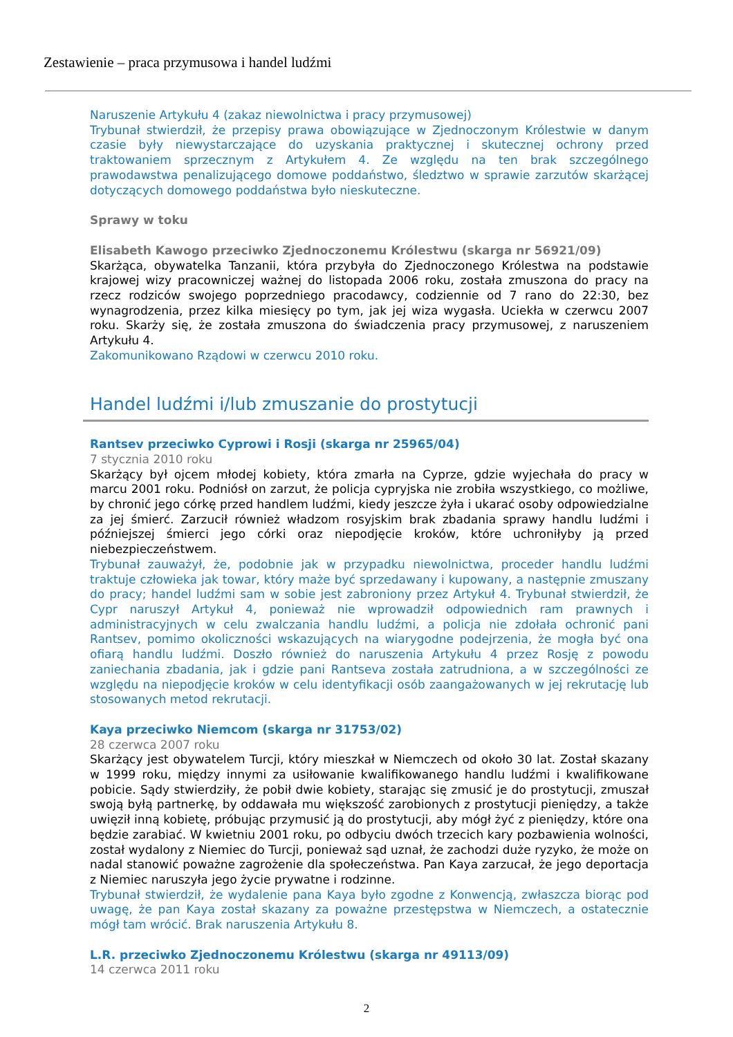Zestawienie – praca przymusowa i handel ludźmi
Naruszenie Artykułu 4 (zakaz niewolnictwa i pracy przymusowej)
Trybunał stwierdził, że przepisy prawa obowiązujące w Zjednoczonym Królestwie w danym czasie były niewystarczające do uzyskania praktycznej i skutecznej ochrony przed traktowaniem sprzecznym z Artykułem 4. Ze względu na ten brak szczególnego prawodawstwa penalizującego domowe poddaństwo, śledztwo w sprawie zarzutów skarżącej dotyczących domowego poddaństwa było nieskuteczne.
Sprawy w toku
Elisabeth Kawogo przeciwko Zjednoczonemu Królestwu (skarga nr 56921/09)
Skarżąca, obywatelka Tanzanii, która przybyła do Zjednoczonego Królestwa na podstawie krajowej wizy pracowniczej ważnej do listopada 2006 roku, została zmuszona do pracy na rzecz rodziców swojego poprzedniego pracodawcy, codziennie od 7 rano do 22:30, bez wynagrodzenia, przez kilka miesięcy po tym, jak jej wiza wygasła. Uciekła w czerwcu 2007 roku. Skarży się, że została zmuszona do świadczenia pracy przymusowej, z naruszeniem Artykułu 4.
Zakomunikowano Rządowi w czerwcu 2010 roku.
Handel ludźmi i/lub zmuszanie do prostytucji
Rantsev przeciwko Cyprowi i Rosji (skarga nr 25965/04)
7 stycznia 2010 roku
Skarżący był ojcem młodej kobiety, która zmarła na Cyprze, gdzie wyjechała do pracy w marcu 2001 roku. Podniósł on zarzut, że policja cypryjska nie zrobiła wszystkiego, co możliwe, by chronić jego córkę przed handlem ludźmi, kiedy jeszcze żyła i ukarać osoby odpowiedzialne za jej śmierć. Zarzucił również władzom rosyjskim brak zbadania sprawy handlu ludźmi i późniejszej śmierci jego córki oraz niepodjęcie kroków, które uchroniłyby ją przed niebezpieczeństwem.
Trybunał zauważył, że, podobnie jak w przypadku niewolnictwa, proceder handlu ludźmi traktuje człowieka jak towar, który maże być sprzedawany i kupowany, a następnie zmuszany do pracy; handel ludźmi sam w sobie jest zabroniony przez Artykuł 4. Trybunał stwierdził, że Cypr naruszył Artykuł 4, ponieważ nie wprowadził odpowiednich ram prawnych i administracyjnych w celu zwalczania handlu ludźmi, a policja nie zdołała ochronić pani Rantsev, pomimo okoliczności wskazujących na wiarygodne podejrzenia, że mogła być ona ofiarą handlu ludźmi. Doszło również do naruszenia Artykułu 4 przez Rosję z powodu zaniechania zbadania, jak i gdzie pani Rantseva została zatrudniona, a w szczególności ze względu na niepodjęcie kroków w celu identyfikacji osób zaangażowanych w jej rekrutację lub stosowanych metod rekrutacji.
Kaya przeciwko Niemcom (skarga nr 31753/02)
28 czerwca 2007 roku
Skarżący jest obywatelem Turcji, który mieszkał w Niemczech od około 30 lat. Został skazany w 1999 roku, między innymi za usiłowanie kwalifikowanego handlu ludźmi i kwalifikowane pobicie. Sądy stwierdziły, że pobił dwie kobiety, starając się zmusić je do prostytucji, zmuszał swoją byłą partnerkę, by oddawała mu większość zarobionych z prostytucji pieniędzy, a także uwięził inną kobietę, próbując przymusić ją do prostytucji, aby mógł żyć z pieniędzy, które ona będzie zarabiać. W kwietniu 2001 roku, po odbyciu dwóch trzecich kary pozbawienia wolności, został wydalony z Niemiec do Turcji, ponieważ sąd uznał, że zachodzi duże ryzyko, że może on nadal stanowić poważne zagrożenie dla społeczeństwa. Pan Kaya zarzucał, że jego deportacja z Niemiec naruszyła jego życie prywatne i rodzinne.
Trybunał stwierdził, że wydalenie pana Kaya było zgodne z Konwencją, zwłaszcza biorąc pod uwagę, że pan Kaya został skazany za poważne przestępstwa w Niemczech, a ostatecznie mógł tam wrócić. Brak naruszenia Artykułu 8.
L.R. przeciwko Zjednoczonemu Królestwu (skarga nr 49113/09)
14 czerwca 2011 roku
2